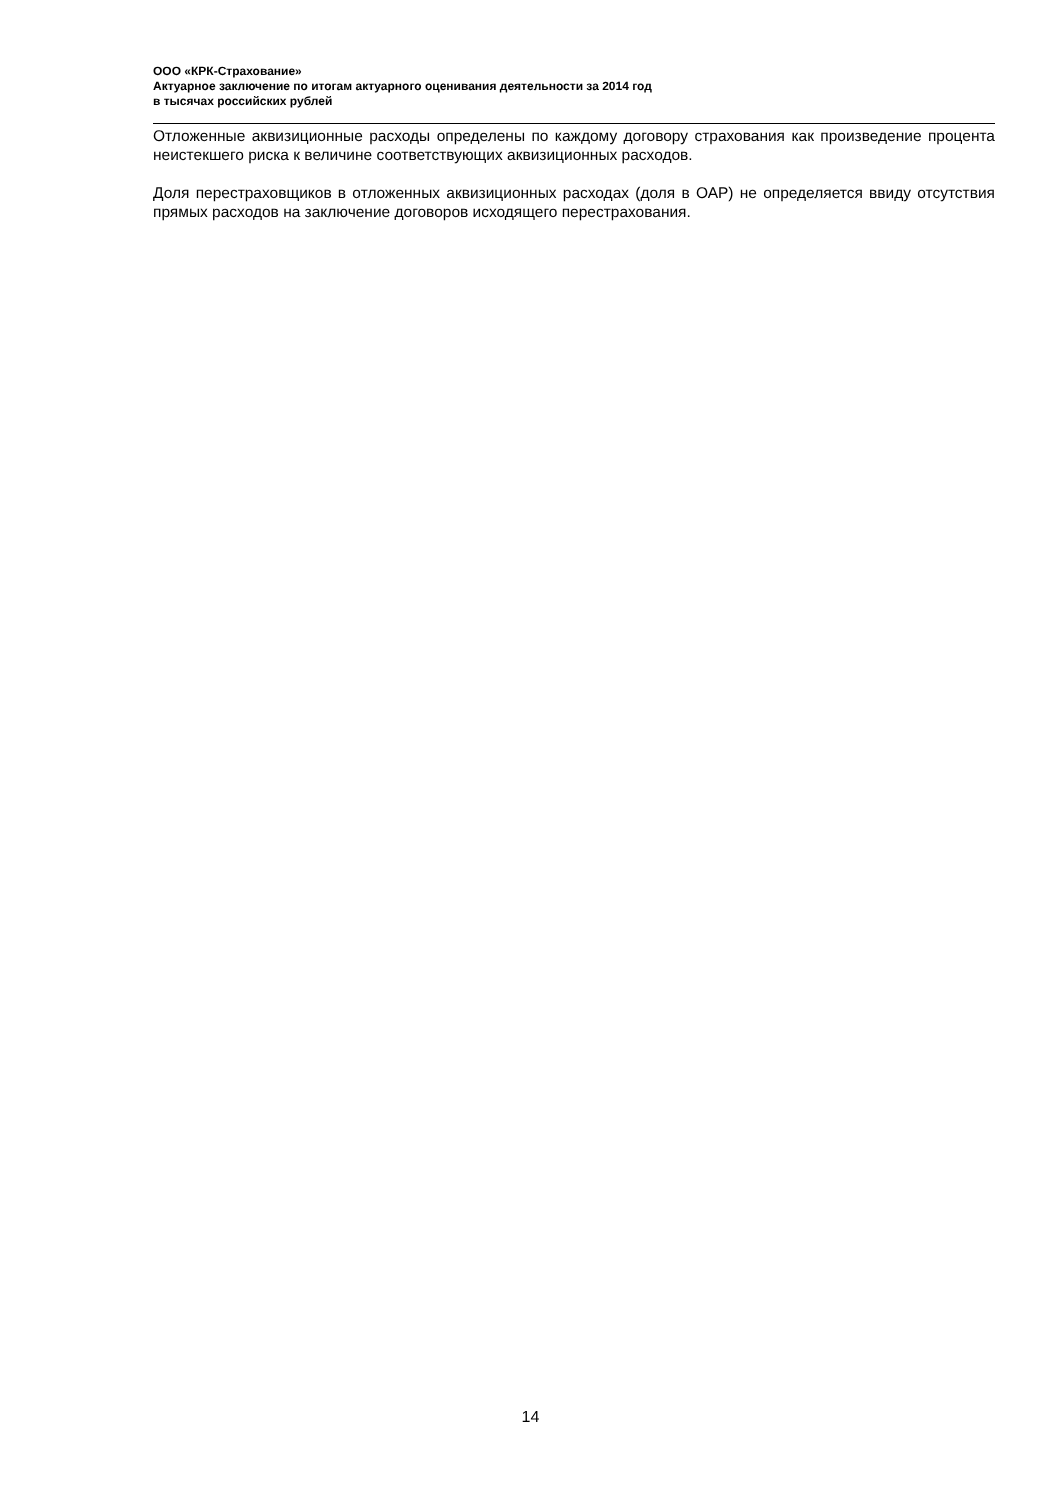ООО «КРК-Страхование»
Актуарное заключение по итогам актуарного оценивания деятельности за 2014 год
в тысячах российских рублей
Отложенные аквизиционные расходы определены по каждому договору страхования как произведение процента неистекшего риска к величине соответствующих аквизиционных расходов.
Доля перестраховщиков в отложенных аквизиционных расходах (доля в ОАР) не определяется ввиду отсутствия прямых расходов на заключение договоров исходящего перестрахования.
14